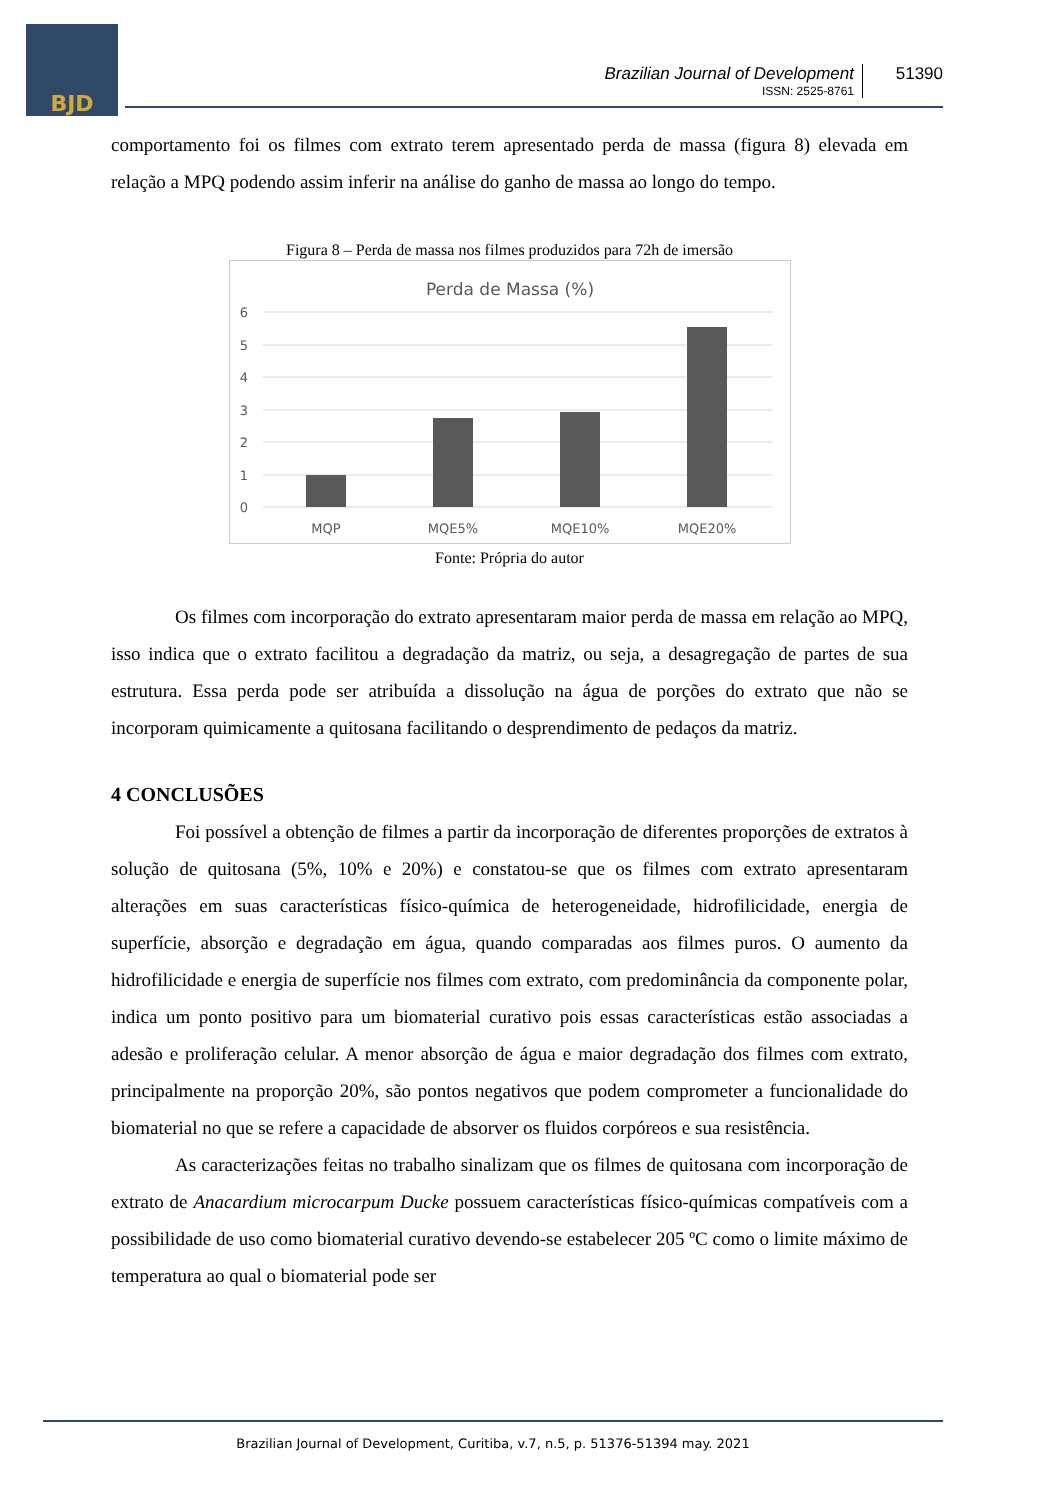BJD
Brazilian Journal of Development
ISSN: 2525-8761
51390
comportamento foi os filmes com extrato terem apresentado perda de massa (figura 8) elevada em relação a MPQ podendo assim inferir na análise do ganho de massa ao longo do tempo.
Figura 8 – Perda de massa nos filmes produzidos para 72h de imersão
Perda de Massa (%)
6
5
4
3
2
1
0
MQP
MQE5%
MQE10%
MQE20%
Fonte: Própria do autor
Os filmes com incorporação do extrato apresentaram maior perda de massa em relação ao MPQ, isso indica que o extrato facilitou a degradação da matriz, ou seja, a desagregação de partes de sua estrutura. Essa perda pode ser atribuída a dissolução na água de porções do extrato que não se incorporam quimicamente a quitosana facilitando o desprendimento de pedaços da matriz.
4 CONCLUSÕES
Foi possível a obtenção de filmes a partir da incorporação de diferentes proporções de extratos à solução de quitosana (5%, 10% e 20%) e constatou-se que os filmes com extrato apresentaram alterações em suas características físico-química de heterogeneidade, hidrofilicidade, energia de superfície, absorção e degradação em água, quando comparadas aos filmes puros. O aumento da hidrofilicidade e energia de superfície nos filmes com extrato, com predominância da componente polar, indica um ponto positivo para um biomaterial curativo pois essas características estão associadas a adesão e proliferação celular. A menor absorção de água e maior degradação dos filmes com extrato, principalmente na proporção 20%, são pontos negativos que podem comprometer a funcionalidade do biomaterial no que se refere a capacidade de absorver os fluidos corpóreos e sua resistência.
As caracterizações feitas no trabalho sinalizam que os filmes de quitosana com incorporação de extrato de Anacardium microcarpum Ducke possuem características físico-químicas compatíveis com a possibilidade de uso como biomaterial curativo devendo-se estabelecer 205 ºC como o limite máximo de temperatura ao qual o biomaterial pode ser
Brazilian Journal of Development, Curitiba, v.7, n.5, p. 51376-51394 may. 2021